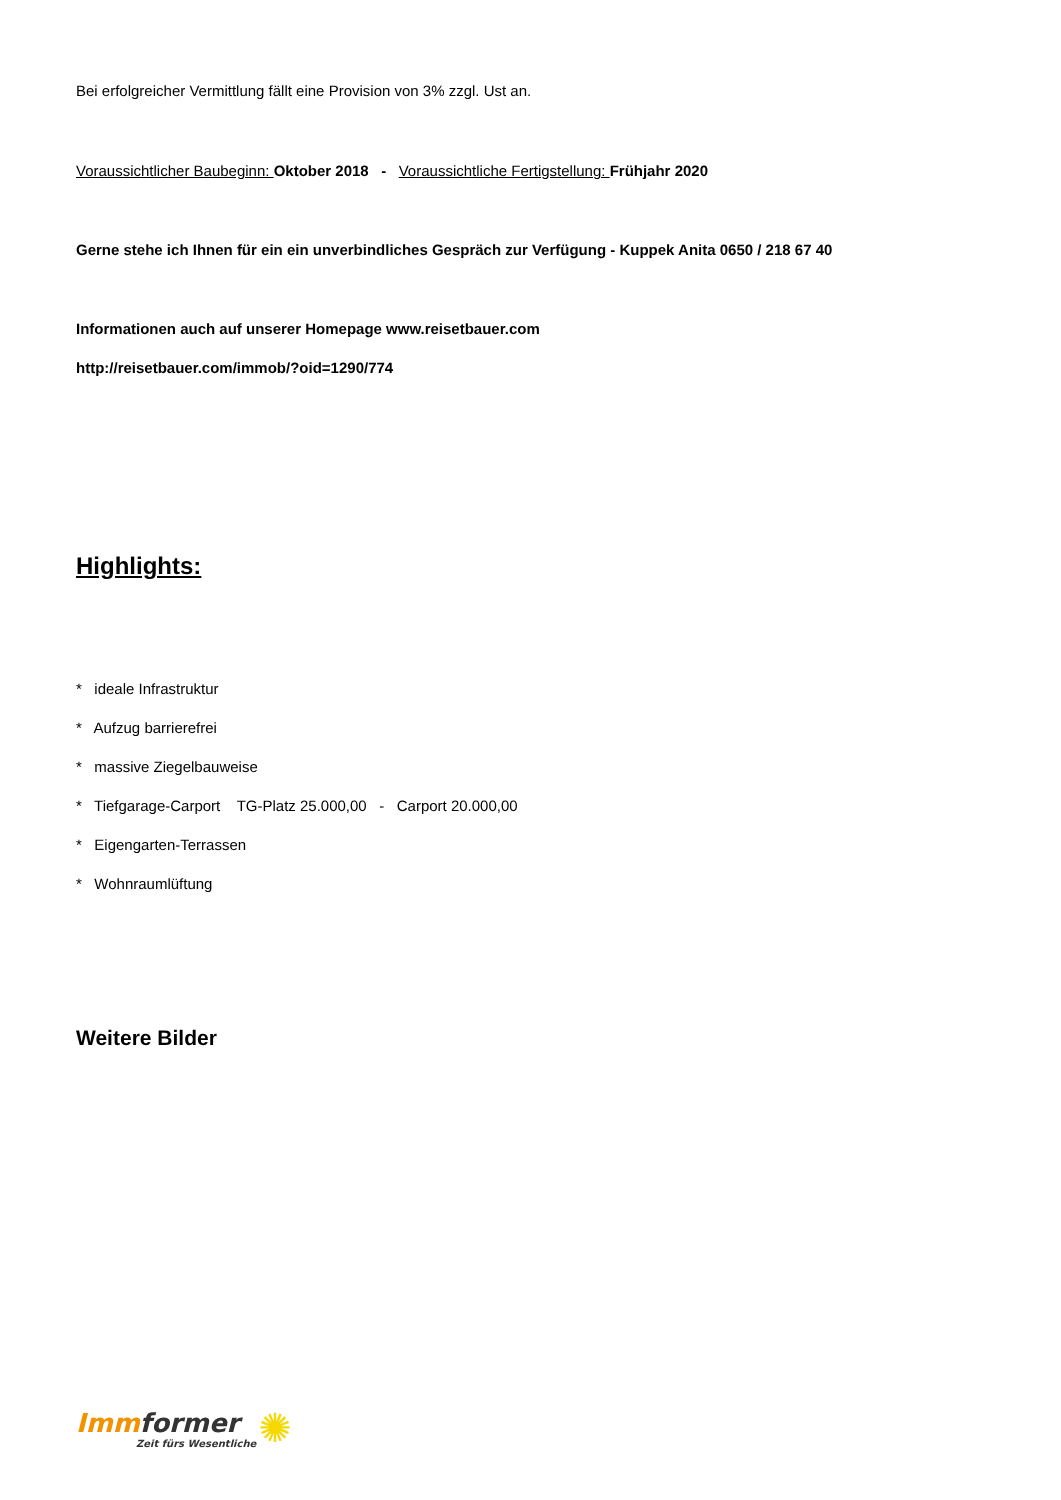Bei erfolgreicher Vermittlung fällt eine Provision von 3% zzgl. Ust an.
Voraussichtlicher Baubeginn: Oktober 2018 - Voraussichtliche Fertigstellung: Frühjahr 2020
Gerne stehe ich Ihnen für ein ein unverbindliches Gespräch zur Verfügung - Kuppek Anita 0650 / 218 67 40
Informationen auch auf unserer Homepage www.reisetbauer.com
http://reisetbauer.com/immob/?oid=1290/774
Highlights:
* ideale Infrastruktur
* Aufzug barrierefrei
* massive Ziegelbauweise
* Tiefgarage-Carport TG-Platz 25.000,00 - Carport 20.000,00
* Eigengarten-Terrassen
* Wohnraumlüftung
Weitere Bilder
Imm former
Zeit fürs Wesentliche
✺